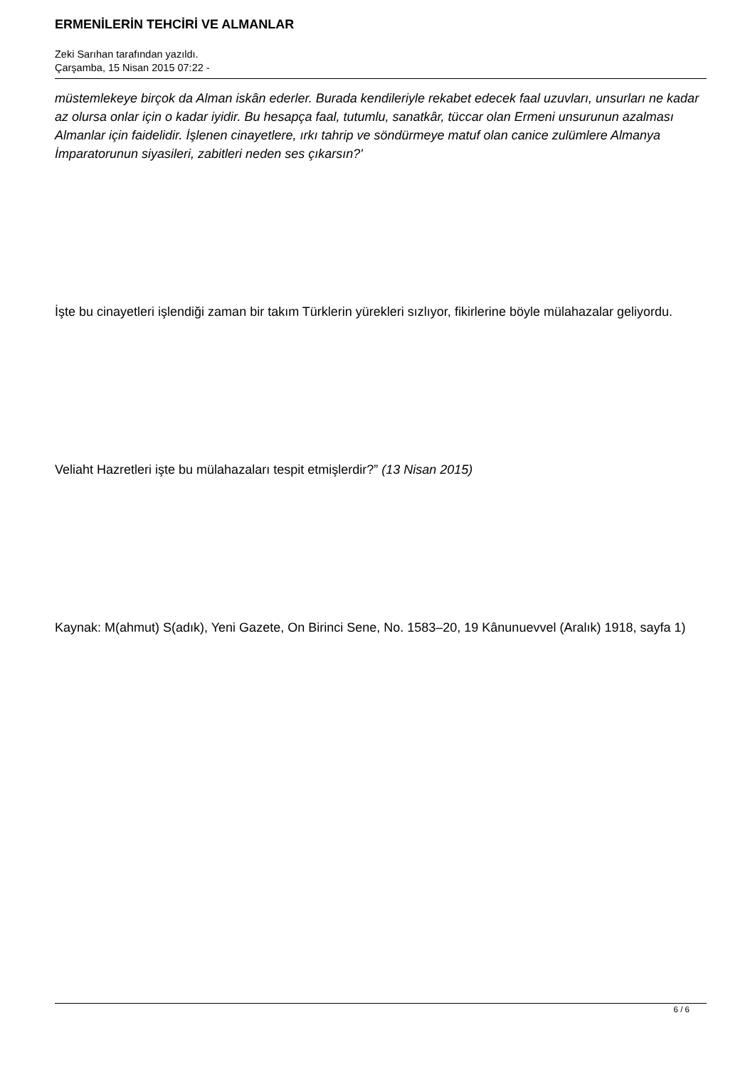ERMENİLERİN TEHCİRİ VE ALMANLAR
Zeki Sarıhan tarafından yazıldı.
Çarşamba, 15 Nisan 2015 07:22 -
müstemlekeye birçok da Alman iskân ederler. Burada kendileriyle rekabet edecek faal uzuvları, unsurları ne kadar az olursa onlar için o kadar iyidir. Bu hesapça faal, tutumlu, sanatkâr, tüccar olan Ermeni unsurunun azalması Almanlar için faidelidir. İşlenen cinayetlere, ırkı tahrip ve söndürmeye matuf olan canice zulümlere Almanya İmparatorunun siyasileri, zabitleri neden ses çıkarsın?'
İşte bu cinayetleri işlendiği zaman bir takım Türklerin yürekleri sızlıyor, fikirlerine böyle mülahazalar geliyordu.
Veliaht Hazretleri işte bu mülahazaları tespit etmişlerdir?” (13 Nisan 2015)
Kaynak: M(ahmut) S(adık), Yeni Gazete, On Birinci Sene, No. 1583–20, 19 Kânunuevvel (Aralık) 1918, sayfa 1)
6 / 6